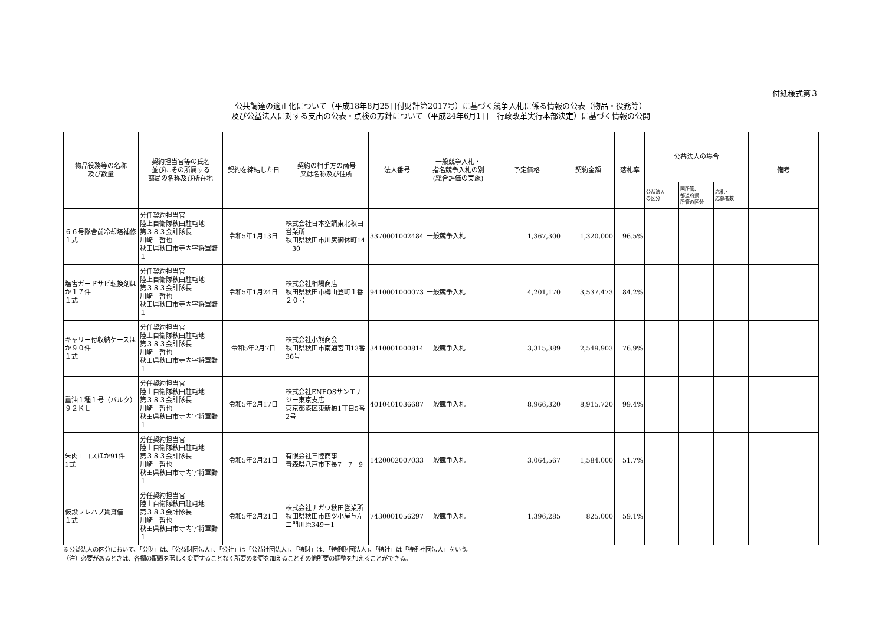付紙様式第３
公共調達の適正化について（平成18年8月25日付財計第2017号）に基づく競争入札に係る情報の公表（物品・役務等）
及び公益法人に対する支出の公表・点検の方針について（平成24年6月1日　行政改革実行本部決定）に基づく情報の公開
| 物品役務等の名称 及び数量 | 契約担当官等の氏名 並びにその所属する 部局の名称及び所在地 | 契約を締結した日 | 契約の相手方の商号 又は名称及び住所 | 法人番号 | 一般競争入札・ 指名競争入札の別 (総合評価の実施) | 予定価格 | 契約金額 | 落札率 | 公益法人の場合 | | | 備考 |
| --- | --- | --- | --- | --- | --- | --- | --- | --- | --- | --- | --- | --- |
| | | | | | | | | | 公益法人 の区分 | 国所管、 都道府県 所管の区分 | 応札・ 応募者数 | |
| ６６号隊舎前冷却塔補修 １式 | 分任契約担当官 陸上自衛隊秋田駐屯地 第３８３会計隊長 川崎 哲也 秋田県秋田市寺内字将軍野１ | 令和5年1月13日 | 株式会社日本空調東北秋田営業所 秋田県秋田市川尻御休町14－30 | 3370001002484 | 一般競争入札 | 1,367,300 | 1,320,000 | 96.5% | | | | |
| 塩害ガードサビ転換剤ほか１７件 １式 | 分任契約担当官 陸上自衛隊秋田駐屯地 第３８３会計隊長 川崎 哲也 秋田県秋田市寺内字将軍野１ | 令和5年1月24日 | 株式会社相場商店 秋田県秋田市樽山登町１番２０号 | 9410001000073 | 一般競争入札 | 4,201,170 | 3,537,473 | 84.2% | | | | |
| キャリー付収納ケースほか９０件 １式 | 分任契約担当官 陸上自衛隊秋田駐屯地 第３８３会計隊長 川崎 哲也 秋田県秋田市寺内字将軍野１ | 令和5年2月7日 | 株式会社小熊商会 秋田県秋田市南通宮田13番36号 | 3410001000814 | 一般競争入札 | 3,315,389 | 2,549,903 | 76.9% | | | | |
| 重油１種１号（バルク） ９２ＫＬ | 分任契約担当官 陸上自衛隊秋田駐屯地 第３８３会計隊長 川崎 哲也 秋田県秋田市寺内字将軍野１ | 令和5年2月17日 | 株式会社ENEOSサンエナジー東京支店 東京都港区東新橋1丁目5番2号 | 4010401036687 | 一般競争入札 | 8,966,320 | 8,915,720 | 99.4% | | | | |
| 朱肉エコスほか91件 1式 | 分任契約担当官 陸上自衛隊秋田駐屯地 第３８３会計隊長 川崎 哲也 秋田県秋田市寺内字将軍野１ | 令和5年2月21日 | 有限会社三陸商事 青森県八戸市下長7－7－9 | 1420002007033 | 一般競争入札 | 3,064,567 | 1,584,000 | 51.7% | | | | |
| 仮設プレハブ賃貸借 １式 | 分任契約担当官 陸上自衛隊秋田駐屯地 第３８３会計隊長 川崎 哲也 秋田県秋田市寺内字将軍野１ | 令和5年2月21日 | 株式会社ナガワ秋田営業所 秋田県秋田市四ツ小屋与左エ門川原349－1 | 7430001056297 | 一般競争入札 | 1,396,285 | 825,000 | 59.1% | | | | |
※公益法人の区分において、「公財」は、「公益財団法人」、「公社」は「公益社団法人」、「特財」は、「特例財団法人」、「特社」は「特例社団法人」をいう。
（注）必要があるときは、各欄の配置を著しく変更することなく所要の変更を加えることその他所要の調整を加えることができる。